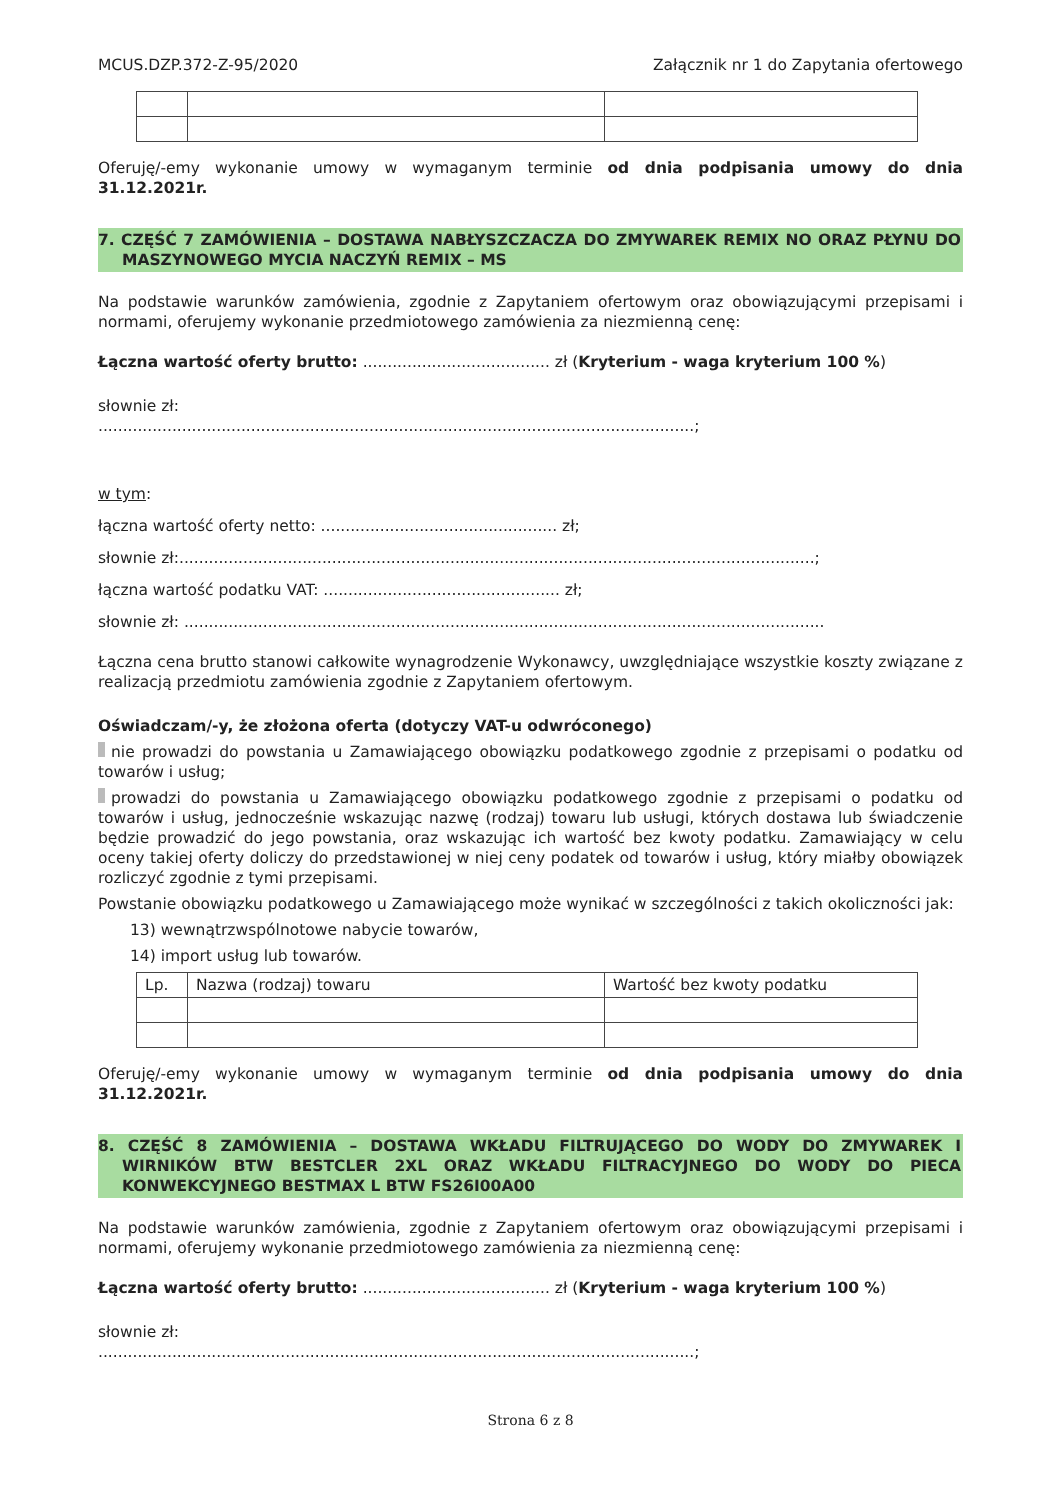MCUS.DZP.372-Z-95/2020 Załącznik nr 1 do Zapytania ofertowego
Oferuję/-emy wykonanie umowy w wymaganym terminie od dnia podpisania umowy do dnia 31.12.2021r.
7. CZĘŚĆ 7 ZAMÓWIENIA – DOSTAWA NABŁYSZCZACZA DO ZMYWAREK REMIX NO ORAZ PŁYNU DO MASZYNOWEGO MYCIA NACZYŃ REMIX – MS
Na podstawie warunków zamówienia, zgodnie z Zapytaniem ofertowym oraz obowiązującymi przepisami i normami, oferujemy wykonanie przedmiotowego zamówienia za niezmienną cenę:
Łączna wartość oferty brutto: ...................................... zł (Kryterium - waga kryterium 100 %)
słownie zł:
.........................................................................................................................;
w tym:
łączna wartość oferty netto: ................................................ zł;
słownie zł:.................................................................................................................................;
łączna wartość podatku VAT: ................................................ zł;
słownie zł: ..................................................................................................................................
Łączna cena brutto stanowi całkowite wynagrodzenie Wykonawcy, uwzględniające wszystkie koszty związane z realizacją przedmiotu zamówienia zgodnie z Zapytaniem ofertowym.
Oświadczam/-y, że złożona oferta (dotyczy VAT-u odwróconego)
nie prowadzi do powstania u Zamawiającego obowiązku podatkowego zgodnie z przepisami o podatku od towarów i usług;
prowadzi do powstania u Zamawiającego obowiązku podatkowego zgodnie z przepisami o podatku od towarów i usług, jednocześnie wskazując nazwę (rodzaj) towaru lub usługi, których dostawa lub świadczenie będzie prowadzić do jego powstania, oraz wskazując ich wartość bez kwoty podatku. Zamawiający w celu oceny takiej oferty doliczy do przedstawionej w niej ceny podatek od towarów i usług, który miałby obowiązek rozliczyć zgodnie z tymi przepisami.
Powstanie obowiązku podatkowego u Zamawiającego może wynikać w szczególności z takich okoliczności jak:
13) wewnątrzwspólnotowe nabycie towarów,
14) import usług lub towarów.
| Lp. | Nazwa (rodzaj) towaru | Wartość bez kwoty podatku |
Oferuję/-emy wykonanie umowy w wymaganym terminie od dnia podpisania umowy do dnia 31.12.2021r.
8. CZĘŚĆ 8 ZAMÓWIENIA – DOSTAWA WKŁADU FILTRUJĄCEGO DO WODY DO ZMYWAREK I WIRNIKÓW BTW BESTCLER 2XL ORAZ WKŁADU FILTRACYJNEGO DO WODY DO PIECA KONWEKCYJNEGO BESTMAX L BTW FS26I00A00
Na podstawie warunków zamówienia, zgodnie z Zapytaniem ofertowym oraz obowiązującymi przepisami i normami, oferujemy wykonanie przedmiotowego zamówienia za niezmienną cenę:
Łączna wartość oferty brutto: ...................................... zł (Kryterium - waga kryterium 100 %)
słownie zł:
.........................................................................................................................;
Strona 6 z 8